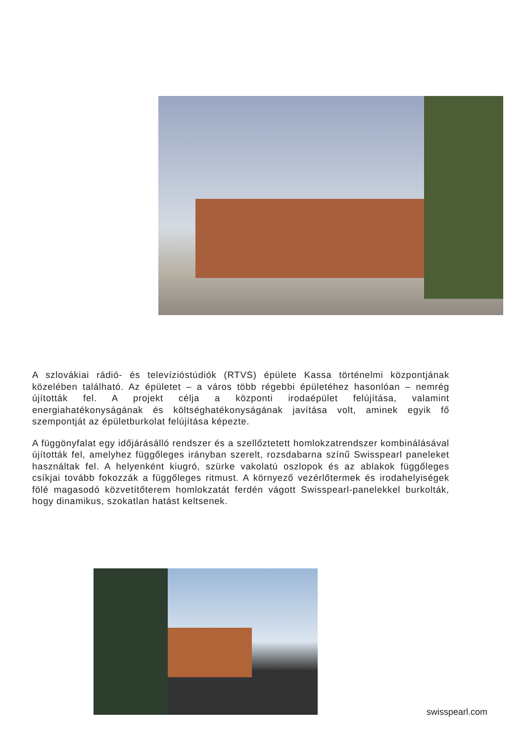A szlovákiai rádió- és televízióstúdiók (RTVS) épülete Kassa történelmi központjának közelében található. Az épületet – a város több régebbi épületéhez hasonlóan – nemrég újították fel. A projekt célja a központi irodaépület felújítása, valamint energiahatékonyságának és költséghatékonyságának javítása volt, aminek egyik fő szempontját az épületburkolat felújítása képezte.
A függönyfalat egy időjárásálló rendszer és a szellőztetett homlokzatrendszer kombinálásával újították fel, amelyhez függőleges irányban szerelt, rozsdabarna színű Swisspearl paneleket használtak fel. A helyenként kiugró, szürke vakolatú oszlopok és az ablakok függőleges csíkjai tovább fokozzák a függőleges ritmust. A környező vezérlőtermek és irodahelyiségek fölé magasodó közvetítőterem homlokzatát ferdén vágott Swisspearl-panelekkel burkolták, hogy dinamikus, szokatlan hatást keltsenek.
swisspearl.com